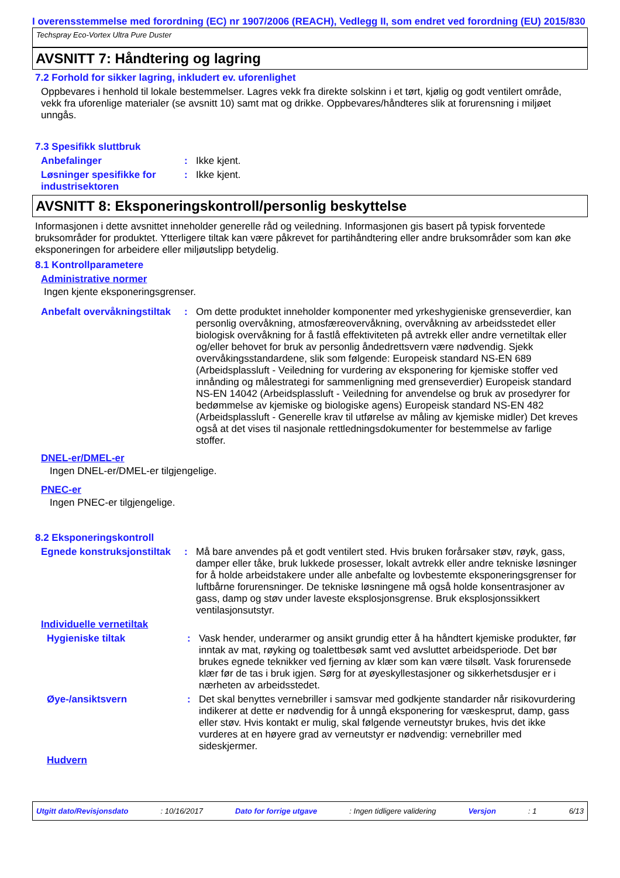I overensstemmelse med forordning (EC) nr 1907/2006 (REACH), Vedlegg II, som endret ved forordning (EU) 2015/830
Techspray Eco-Vortex Ultra Pure Duster
AVSNITT 7: Håndtering og lagring
7.2 Forhold for sikker lagring, inkludert ev. uforenlighet
Oppbevares i henhold til lokale bestemmelser. Lagres vekk fra direkte solskinn i et tørt, kjølig og godt ventilert område, vekk fra uforenlige materialer (se avsnitt 10) samt mat og drikke. Oppbevares/håndteres slik at forurensning i miljøet unngås.
7.3 Spesifikk sluttbruk
Anbefalinger : Ikke kjent.
Løsninger spesifikke for industrisektoren
: Ikke kjent.
AVSNITT 8: Eksponeringskontroll/personlig beskyttelse
Informasjonen i dette avsnittet inneholder generelle råd og veiledning. Informasjonen gis basert på typisk forventede bruksområder for produktet. Ytterligere tiltak kan være påkrevet for partihåndtering eller andre bruksområder som kan øke eksponeringen for arbeidere eller miljøutslipp betydelig.
8.1 Kontrollparametere
Administrative normer
Ingen kjente eksponeringsgrenser.
Anbefalt overvåkningstiltak
: Om dette produktet inneholder komponenter med yrkeshygieniske grenseverdier, kan personlig overvåkning, atmosfæreovervåkning, overvåkning av arbeidsstedet eller biologisk overvåkning for å fastlå effektiviteten på avtrekk eller andre vernetiltak eller og/eller behovet for bruk av personlig åndedrettsvern være nødvendig. Sjekk overvåkingsstandardene, slik som følgende: Europeisk standard NS-EN 689 (Arbeidsplassluft - Veiledning for vurdering av eksponering for kjemiske stoffer ved innånding og målestrategi for sammenligning med grenseverdier) Europeisk standard NS-EN 14042 (Arbeidsplassluft - Veiledning for anvendelse og bruk av prosedyrer for bedømmelse av kjemiske og biologiske agens) Europeisk standard NS-EN 482 (Arbeidsplassluft - Generelle krav til utførelse av måling av kjemiske midler) Det kreves også at det vises til nasjonale rettledningsdokumenter for bestemmelse av farlige stoffer.
DNEL-er/DMEL-er
Ingen DNEL-er/DMEL-er tilgjengelige.
PNEC-er
Ingen PNEC-er tilgjengelige.
8.2 Eksponeringskontroll
Egnede konstruksjonstiltak
: Må bare anvendes på et godt ventilert sted. Hvis bruken forårsaker støv, røyk, gass, damper eller tåke, bruk lukkede prosesser, lokalt avtrekk eller andre tekniske løsninger for å holde arbeidstakere under alle anbefalte og lovbestemte eksponeringsgrenser for luftbårne forurensninger. De tekniske løsningene må også holde konsentrasjoner av gass, damp og støv under laveste eksplosjonsgrense. Bruk eksplosjonssikkert ventilasjonsutstyr.
Individuelle vernetiltak
Hygieniske tiltak : Vask hender, underarmer og ansikt grundig etter å ha håndtert kjemiske produkter, før inntak av mat, røyking og toalettbesøk samt ved avsluttet arbeidsperiode. Det bør brukes egnede teknikker ved fjerning av klær som kan være tilsølt. Vask forurensede klær før de tas i bruk igjen. Sørg for at øyeskyllestasjoner og sikkerhetsdusjer er i nærheten av arbeidsstedet.
Øye-/ansiktsvern : Det skal benyttes vernebriller i samsvar med godkjente standarder når risikovurdering indikerer at dette er nødvendig for å unngå eksponering for væskesprut, damp, gass eller støv. Hvis kontakt er mulig, skal følgende verneutstyr brukes, hvis det ikke vurderes at en høyere grad av verneutstyr er nødvendig: vernebriller med sideskjermer.
Hudvern
Utgitt dato/Revisjonsdato: 10/16/2017 Dato for forrige utgave: Ingen tidligere validering Versjon: 1 6/13